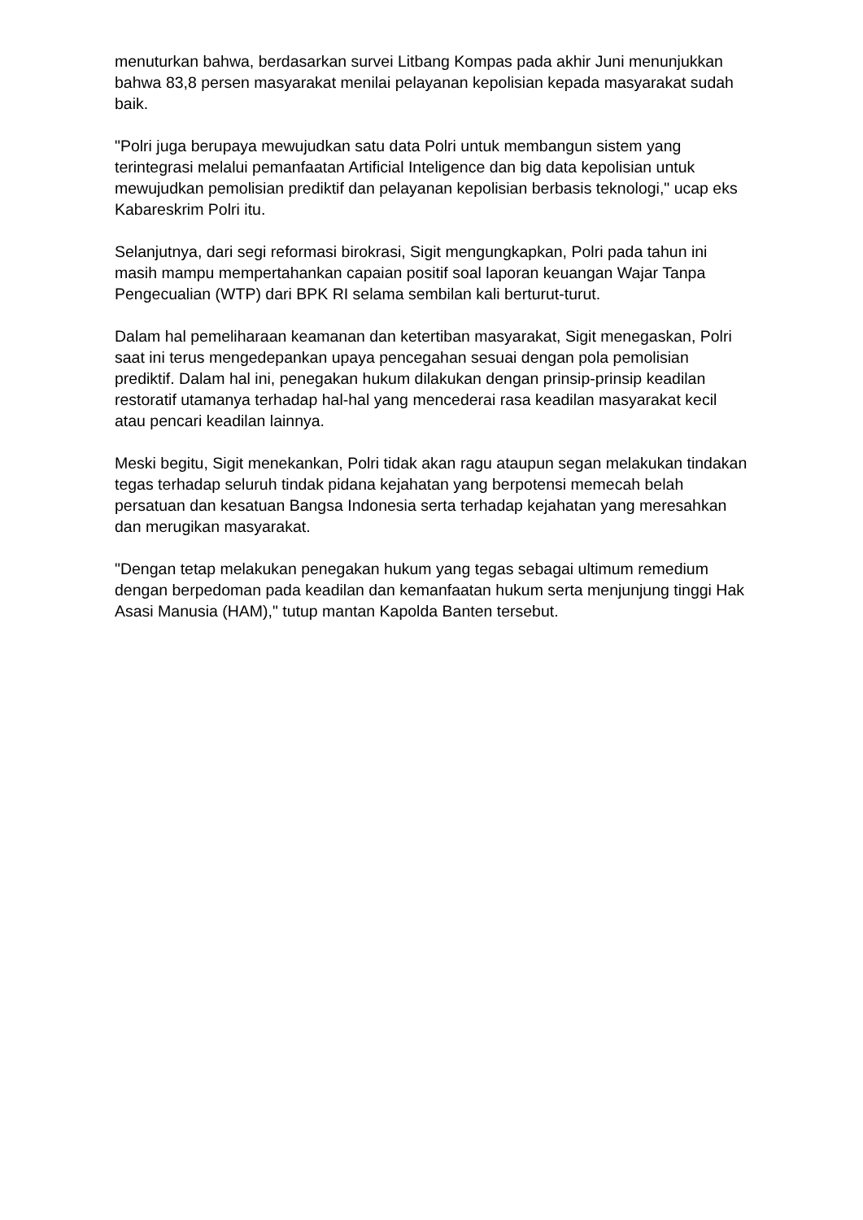menuturkan bahwa, berdasarkan survei Litbang Kompas pada akhir Juni menunjukkan bahwa 83,8 persen masyarakat menilai pelayanan kepolisian kepada masyarakat sudah baik.
"Polri juga berupaya mewujudkan satu data Polri untuk membangun sistem yang terintegrasi melalui pemanfaatan Artificial Inteligence dan big data kepolisian untuk mewujudkan pemolisian prediktif dan pelayanan kepolisian berbasis teknologi," ucap eks Kabareskrim Polri itu.
Selanjutnya, dari segi reformasi birokrasi, Sigit mengungkapkan, Polri pada tahun ini masih mampu mempertahankan capaian positif soal laporan keuangan Wajar Tanpa Pengecualian (WTP) dari BPK RI selama sembilan kali berturut-turut.
Dalam hal pemeliharaan keamanan dan ketertiban masyarakat, Sigit menegaskan, Polri saat ini terus mengedepankan upaya pencegahan sesuai dengan pola pemolisian prediktif. Dalam hal ini, penegakan hukum dilakukan dengan prinsip-prinsip keadilan restoratif utamanya terhadap hal-hal yang mencederai rasa keadilan masyarakat kecil atau pencari keadilan lainnya.
Meski begitu, Sigit menekankan, Polri tidak akan ragu ataupun segan melakukan tindakan tegas terhadap seluruh tindak pidana kejahatan yang berpotensi memecah belah persatuan dan kesatuan Bangsa Indonesia serta terhadap kejahatan yang meresahkan dan merugikan masyarakat.
"Dengan tetap melakukan penegakan hukum yang tegas sebagai ultimum remedium dengan berpedoman pada keadilan dan kemanfaatan hukum serta menjunjung tinggi Hak Asasi Manusia (HAM)," tutup mantan Kapolda Banten tersebut.